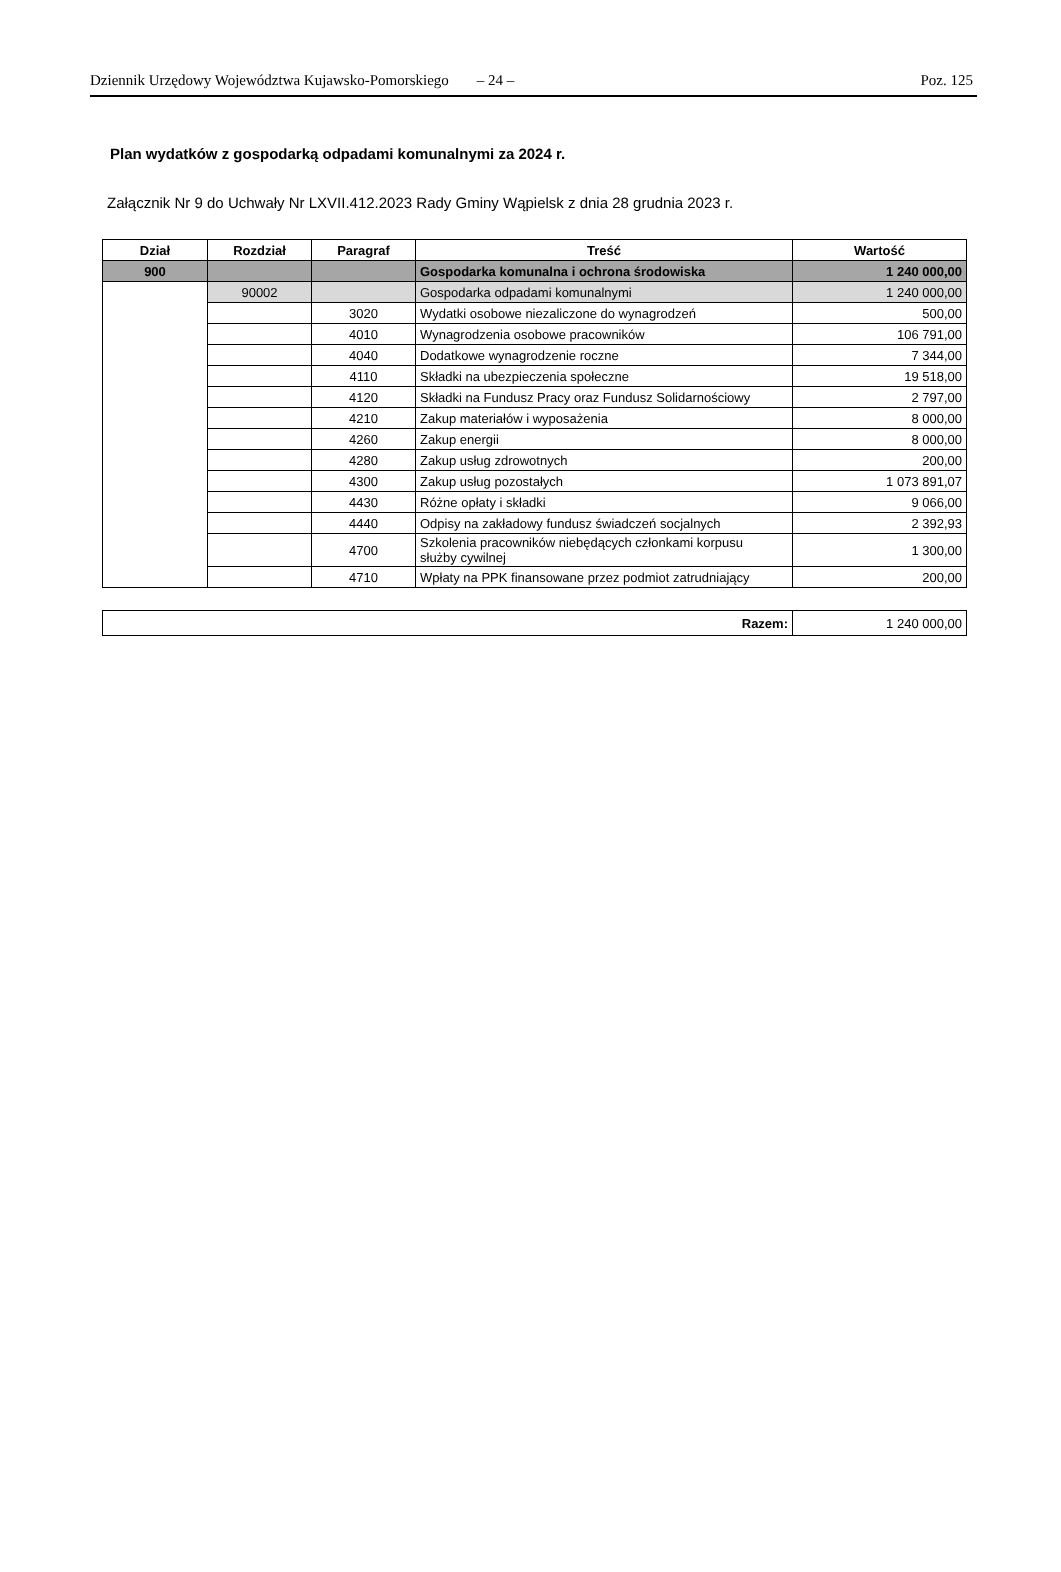Dziennik Urzędowy Województwa Kujawsko-Pomorskiego – 24 – Poz. 125
Plan wydatków z gospodarką odpadami komunalnymi za 2024 r.
Załącznik Nr 9 do Uchwały Nr LXVII.412.2023 Rady Gminy Wąpielsk z dnia 28 grudnia 2023 r.
| Dział | Rozdział | Paragraf | Treść | Wartość |
| --- | --- | --- | --- | --- |
| 900 | | | Gospodarka komunalna i ochrona środowiska | 1 240 000,00 |
| | 90002 | | Gospodarka odpadami komunalnymi | 1 240 000,00 |
| | | 3020 | Wydatki osobowe niezaliczone do wynagrodzeń | 500,00 |
| | | 4010 | Wynagrodzenia osobowe pracowników | 106 791,00 |
| | | 4040 | Dodatkowe wynagrodzenie roczne | 7 344,00 |
| | | 4110 | Składki na ubezpieczenia społeczne | 19 518,00 |
| | | 4120 | Składki na Fundusz Pracy oraz Fundusz Solidarnościowy | 2 797,00 |
| | | 4210 | Zakup materiałów i wyposażenia | 8 000,00 |
| | | 4260 | Zakup energii | 8 000,00 |
| | | 4280 | Zakup usług zdrowotnych | 200,00 |
| | | 4300 | Zakup usług pozostałych | 1 073 891,07 |
| | | 4430 | Różne opłaty i składki | 9 066,00 |
| | | 4440 | Odpisy na zakładowy fundusz świadczeń socjalnych | 2 392,93 |
| | | 4700 | Szkolenia pracowników niebędących członkami korpusu służby cywilnej | 1 300,00 |
| | | 4710 | Wpłaty na PPK finansowane przez podmiot zatrudniający | 200,00 |
| Razem: | 1 240 000,00 |